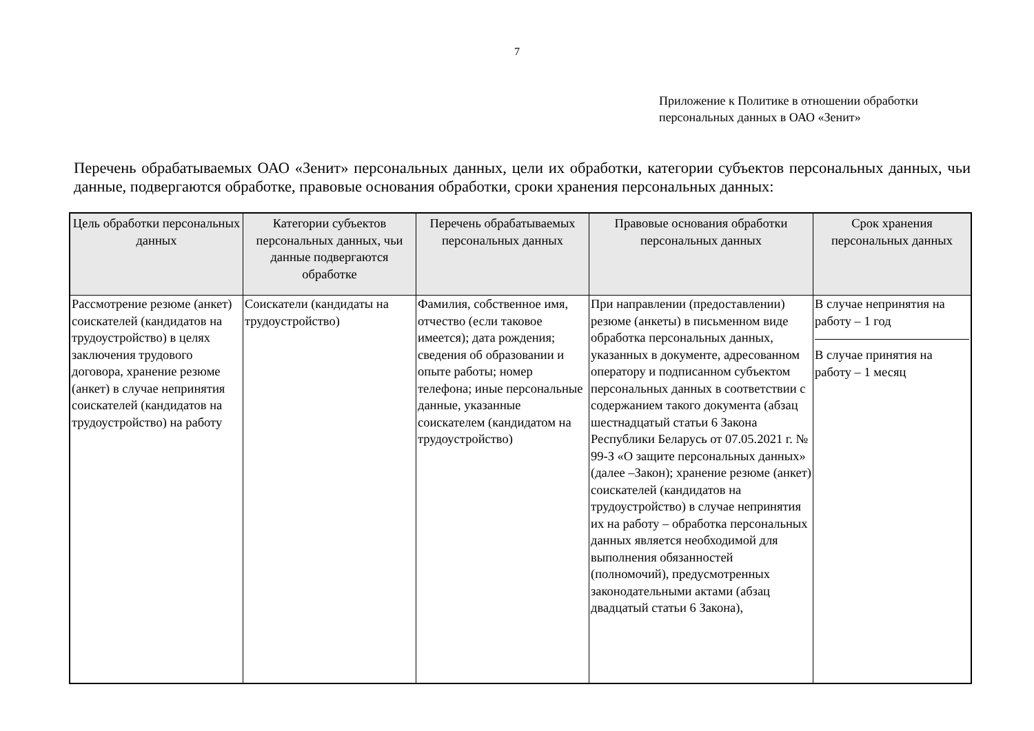7
Приложение к Политике в отношении обработки
персональных данных в ОАО «Зенит»
Перечень обрабатываемых ОАО «Зенит» персональных данных, цели их обработки, категории субъектов персональных данных, чьи данные, подвергаются обработке, правовые основания обработки, сроки хранения персональных данных:
| Цель обработки персональных данных | Категории субъектов персональных данных, чьи данные подвергаются обработке | Перечень обрабатываемых персональных данных | Правовые основания обработки персональных данных | Срок хранения персональных данных |
| --- | --- | --- | --- | --- |
| Рассмотрение резюме (анкет) соискателей (кандидатов на трудоустройство) в целях заключения трудового договора, хранение резюме (анкет) в случае непринятия соискателей (кандидатов на трудоустройство) на работу | Соискатели (кандидаты на трудоустройство) | Фамилия, собственное имя, отчество (если таковое имеется); дата рождения; сведения об образовании и опыте работы; номер телефона; иные персональные данные, указанные соискателем (кандидатом на трудоустройство) | При направлении (предоставлении) резюме (анкеты) в письменном виде обработка персональных данных, указанных в документе, адресованном оператору и подписанном субъектом персональных данных в соответствии с содержанием такого документа (абзац шестнадцатый статьи 6 Закона Республики Беларусь от 07.05.2021 г. № 99-З «О защите персональных данных» (далее –Закон); хранение резюме (анкет) соискателей (кандидатов на трудоустройство) в случае непринятия их на работу – обработка персональных данных является необходимой для выполнения обязанностей (полномочий), предусмотренных законодательными актами (абзац двадцатый статьи 6 Закона), | В случае непринятия на работу – 1 год В случае принятия на работу – 1 месяц |